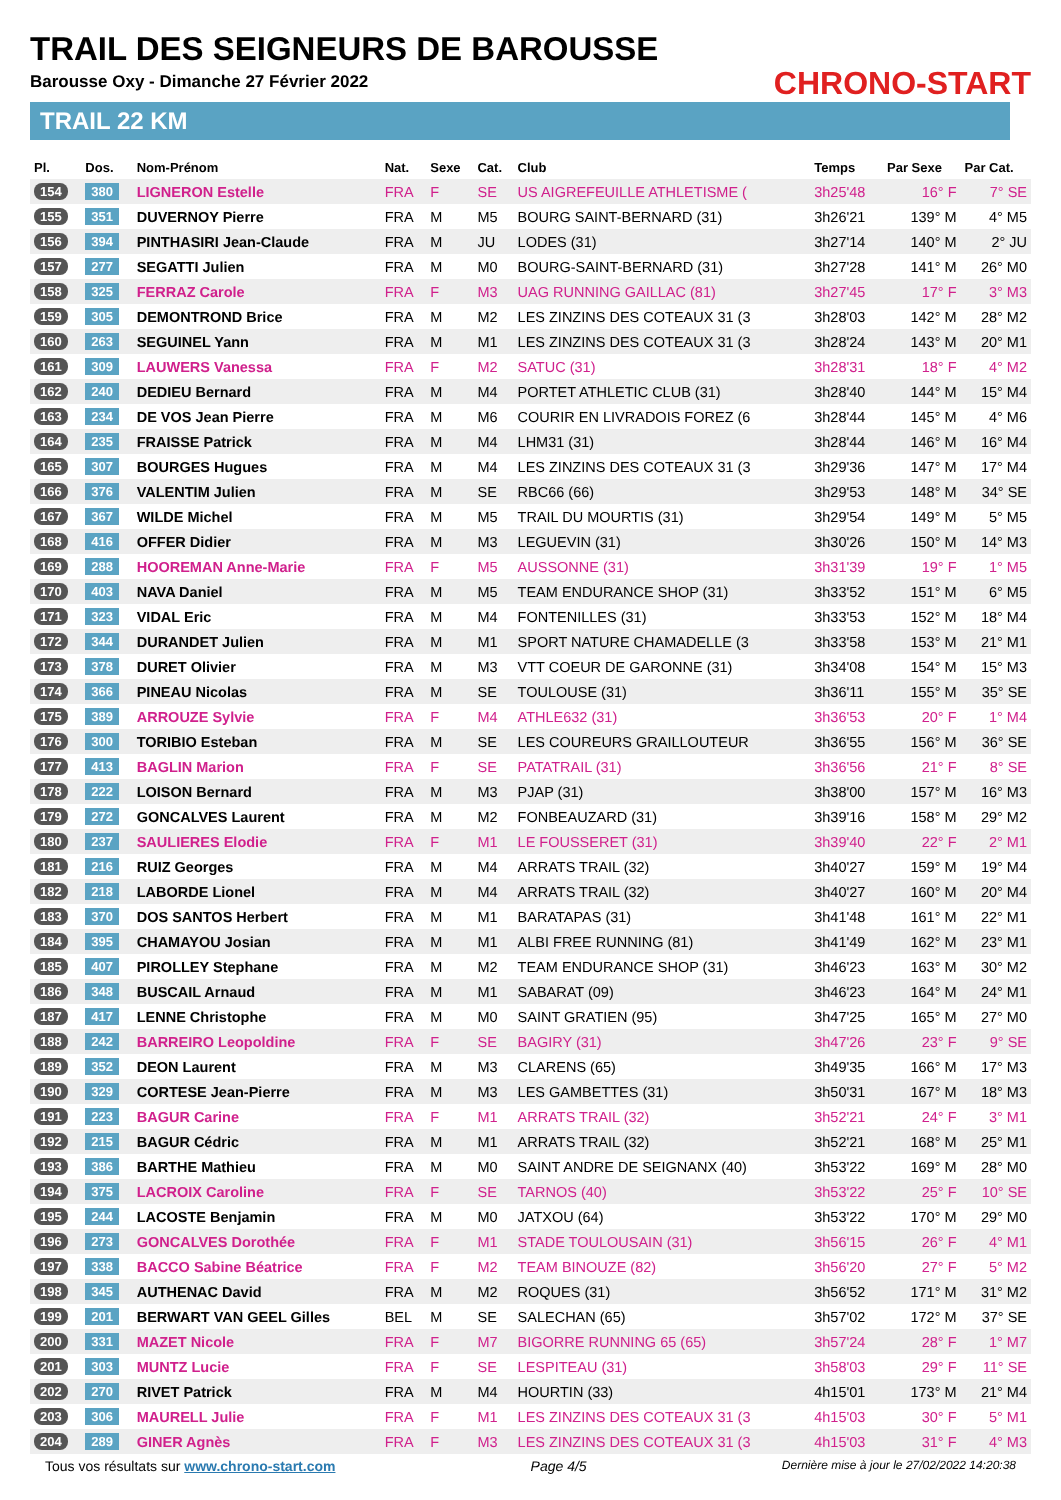TRAIL DES SEIGNEURS DE BAROUSSE
Barousse Oxy - Dimanche 27 Février 2022
TRAIL 22 KM
CHRONO-START
| Pl. | Dos. | Nom-Prénom | Nat. | Sexe | Cat. | Club | Temps | Par Sexe | Par Cat. |
| --- | --- | --- | --- | --- | --- | --- | --- | --- | --- |
| 154 | 380 | LIGNERON Estelle | FRA | F | SE | US AIGREFEUILLE ATHLETISME ( | 3h25'48 | 16° F | 7° SE |
| 155 | 351 | DUVERNOY Pierre | FRA | M | M5 | BOURG SAINT-BERNARD (31) | 3h26'21 | 139° M | 4° M5 |
| 156 | 394 | PINTHASIRI Jean-Claude | FRA | M | JU | LODES (31) | 3h27'14 | 140° M | 2° JU |
| 157 | 277 | SEGATTI Julien | FRA | M | M0 | BOURG-SAINT-BERNARD (31) | 3h27'28 | 141° M | 26° M0 |
| 158 | 325 | FERRAZ Carole | FRA | F | M3 | UAG RUNNING GAILLAC (81) | 3h27'45 | 17° F | 3° M3 |
| 159 | 305 | DEMONTROND Brice | FRA | M | M2 | LES ZINZINS DES COTEAUX 31 (3 | 3h28'03 | 142° M | 28° M2 |
| 160 | 263 | SEGUINEL Yann | FRA | M | M1 | LES ZINZINS DES COTEAUX 31 (3 | 3h28'24 | 143° M | 20° M1 |
| 161 | 309 | LAUWERS Vanessa | FRA | F | M2 | SATUC (31) | 3h28'31 | 18° F | 4° M2 |
| 162 | 240 | DEDIEU Bernard | FRA | M | M4 | PORTET ATHLETIC CLUB (31) | 3h28'40 | 144° M | 15° M4 |
| 163 | 234 | DE VOS Jean Pierre | FRA | M | M6 | COURIR EN LIVRADOIS FOREZ (6 | 3h28'44 | 145° M | 4° M6 |
| 164 | 235 | FRAISSE Patrick | FRA | M | M4 | LHM31 (31) | 3h28'44 | 146° M | 16° M4 |
| 165 | 307 | BOURGES Hugues | FRA | M | M4 | LES ZINZINS DES COTEAUX 31 (3 | 3h29'36 | 147° M | 17° M4 |
| 166 | 376 | VALENTIM Julien | FRA | M | SE | RBC66 (66) | 3h29'53 | 148° M | 34° SE |
| 167 | 367 | WILDE Michel | FRA | M | M5 | TRAIL DU MOURTIS (31) | 3h29'54 | 149° M | 5° M5 |
| 168 | 416 | OFFER Didier | FRA | M | M3 | LEGUEVIN (31) | 3h30'26 | 150° M | 14° M3 |
| 169 | 288 | HOOREMAN Anne-Marie | FRA | F | M5 | AUSSONNE (31) | 3h31'39 | 19° F | 1° M5 |
| 170 | 403 | NAVA Daniel | FRA | M | M5 | TEAM ENDURANCE SHOP (31) | 3h33'52 | 151° M | 6° M5 |
| 171 | 323 | VIDAL Eric | FRA | M | M4 | FONTENILLES (31) | 3h33'53 | 152° M | 18° M4 |
| 172 | 344 | DURANDET Julien | FRA | M | M1 | SPORT NATURE CHAMADELLE (3 | 3h33'58 | 153° M | 21° M1 |
| 173 | 378 | DURET Olivier | FRA | M | M3 | VTT COEUR DE GARONNE (31) | 3h34'08 | 154° M | 15° M3 |
| 174 | 366 | PINEAU Nicolas | FRA | M | SE | TOULOUSE (31) | 3h36'11 | 155° M | 35° SE |
| 175 | 389 | ARROUZE Sylvie | FRA | F | M4 | ATHLE632 (31) | 3h36'53 | 20° F | 1° M4 |
| 176 | 300 | TORIBIO Esteban | FRA | M | SE | LES COUREURS GRAILLOUTEUR | 3h36'55 | 156° M | 36° SE |
| 177 | 413 | BAGLIN Marion | FRA | F | SE | PATATRAIL (31) | 3h36'56 | 21° F | 8° SE |
| 178 | 222 | LOISON Bernard | FRA | M | M3 | PJAP (31) | 3h38'00 | 157° M | 16° M3 |
| 179 | 272 | GONCALVES Laurent | FRA | M | M2 | FONBEAUZARD (31) | 3h39'16 | 158° M | 29° M2 |
| 180 | 237 | SAULIERES Elodie | FRA | F | M1 | LE FOUSSERET (31) | 3h39'40 | 22° F | 2° M1 |
| 181 | 216 | RUIZ Georges | FRA | M | M4 | ARRATS TRAIL (32) | 3h40'27 | 159° M | 19° M4 |
| 182 | 218 | LABORDE Lionel | FRA | M | M4 | ARRATS TRAIL (32) | 3h40'27 | 160° M | 20° M4 |
| 183 | 370 | DOS SANTOS Herbert | FRA | M | M1 | BARATAPAS (31) | 3h41'48 | 161° M | 22° M1 |
| 184 | 395 | CHAMAYOU Josian | FRA | M | M1 | ALBI FREE RUNNING (81) | 3h41'49 | 162° M | 23° M1 |
| 185 | 407 | PIROLLEY Stephane | FRA | M | M2 | TEAM ENDURANCE SHOP (31) | 3h46'23 | 163° M | 30° M2 |
| 186 | 348 | BUSCAIL Arnaud | FRA | M | M1 | SABARAT (09) | 3h46'23 | 164° M | 24° M1 |
| 187 | 417 | LENNE Christophe | FRA | M | M0 | SAINT GRATIEN (95) | 3h47'25 | 165° M | 27° M0 |
| 188 | 242 | BARREIRO Leopoldine | FRA | F | SE | BAGIRY (31) | 3h47'26 | 23° F | 9° SE |
| 189 | 352 | DEON Laurent | FRA | M | M3 | CLARENS (65) | 3h49'35 | 166° M | 17° M3 |
| 190 | 329 | CORTESE Jean-Pierre | FRA | M | M3 | LES GAMBETTES (31) | 3h50'31 | 167° M | 18° M3 |
| 191 | 223 | BAGUR Carine | FRA | F | M1 | ARRATS TRAIL (32) | 3h52'21 | 24° F | 3° M1 |
| 192 | 215 | BAGUR Cédric | FRA | M | M1 | ARRATS TRAIL (32) | 3h52'21 | 168° M | 25° M1 |
| 193 | 386 | BARTHE Mathieu | FRA | M | M0 | SAINT ANDRE DE SEIGNANX (40) | 3h53'22 | 169° M | 28° M0 |
| 194 | 375 | LACROIX Caroline | FRA | F | SE | TARNOS (40) | 3h53'22 | 25° F | 10° SE |
| 195 | 244 | LACOSTE Benjamin | FRA | M | M0 | JATXOU (64) | 3h53'22 | 170° M | 29° M0 |
| 196 | 273 | GONCALVES Dorothée | FRA | F | M1 | STADE TOULOUSAIN (31) | 3h56'15 | 26° F | 4° M1 |
| 197 | 338 | BACCO Sabine Béatrice | FRA | F | M2 | TEAM BINOUZE (82) | 3h56'20 | 27° F | 5° M2 |
| 198 | 345 | AUTHENAC David | FRA | M | M2 | ROQUES (31) | 3h56'52 | 171° M | 31° M2 |
| 199 | 201 | BERWART VAN GEEL Gilles | BEL | M | SE | SALECHAN (65) | 3h57'02 | 172° M | 37° SE |
| 200 | 331 | MAZET Nicole | FRA | F | M7 | BIGORRE RUNNING 65 (65) | 3h57'24 | 28° F | 1° M7 |
| 201 | 303 | MUNTZ Lucie | FRA | F | SE | LESPITEAU (31) | 3h58'03 | 29° F | 11° SE |
| 202 | 270 | RIVET Patrick | FRA | M | M4 | HOURTIN (33) | 4h15'01 | 173° M | 21° M4 |
| 203 | 306 | MAURELL Julie | FRA | F | M1 | LES ZINZINS DES COTEAUX 31 (3 | 4h15'03 | 30° F | 5° M1 |
| 204 | 289 | GINER Agnès | FRA | F | M3 | LES ZINZINS DES COTEAUX 31 (3 | 4h15'03 | 31° F | 4° M3 |
Tous vos résultats sur www.chrono-start.com Page 4/5 Dernière mise à jour le 27/02/2022 14:20:38